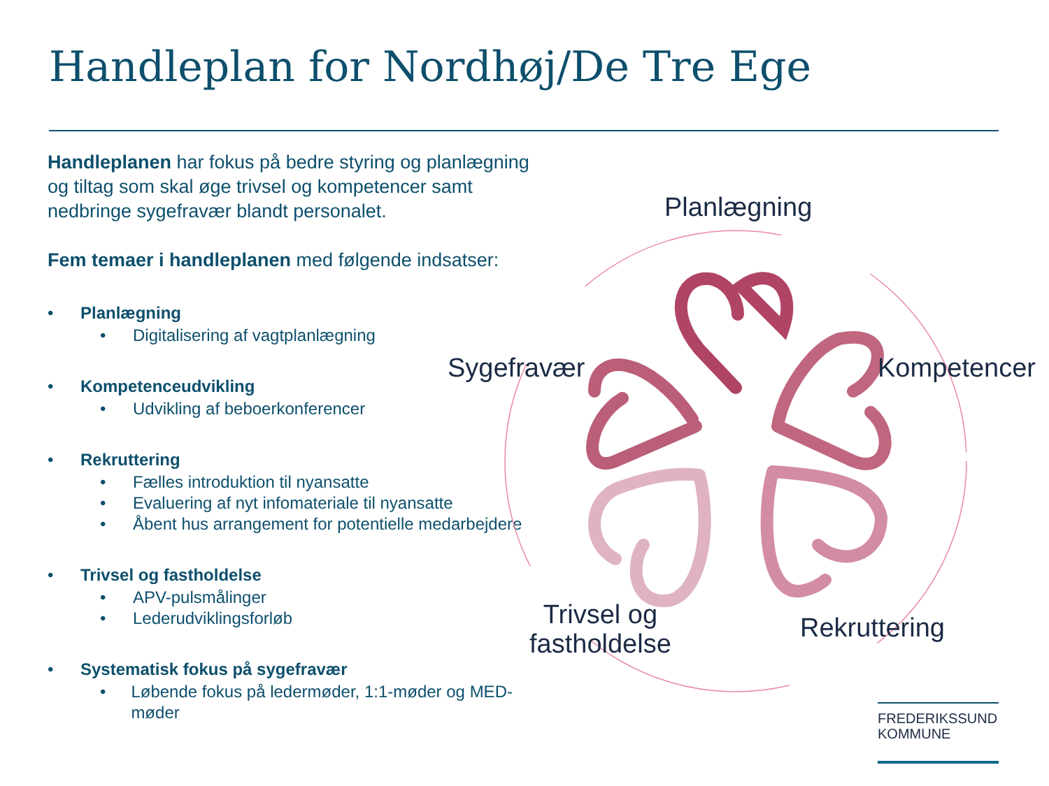Handleplan for Nordhøj/De Tre Ege
Handleplanen har fokus på bedre styring og planlægning og tiltag som skal øge trivsel og kompetencer samt nedbringe sygefravær blandt personalet.
Fem temaer i handleplanen med følgende indsatser:
• Planlægning
• Digitalisering af vagtplanlægning
• Kompetenceudvikling
• Udvikling af beboerkonferencer
• Rekruttering
• Fælles introduktion til nyansatte
• Evaluering af nyt infomateriale til nyansatte
• Åbent hus arrangement for potentielle medarbejdere
• Trivsel og fastholdelse
• APV-pulsmålinger
• Lederudviklingsforløb
• Systematisk fokus på sygefravær
• Løbende fokus på ledermøder, 1:1-møder og MED-møder
Planlægning
Sygefravær Kompetencer
Trivsel og
fastholdelse
Rekruttering
FREDERIKSSUND
KOMMUNE